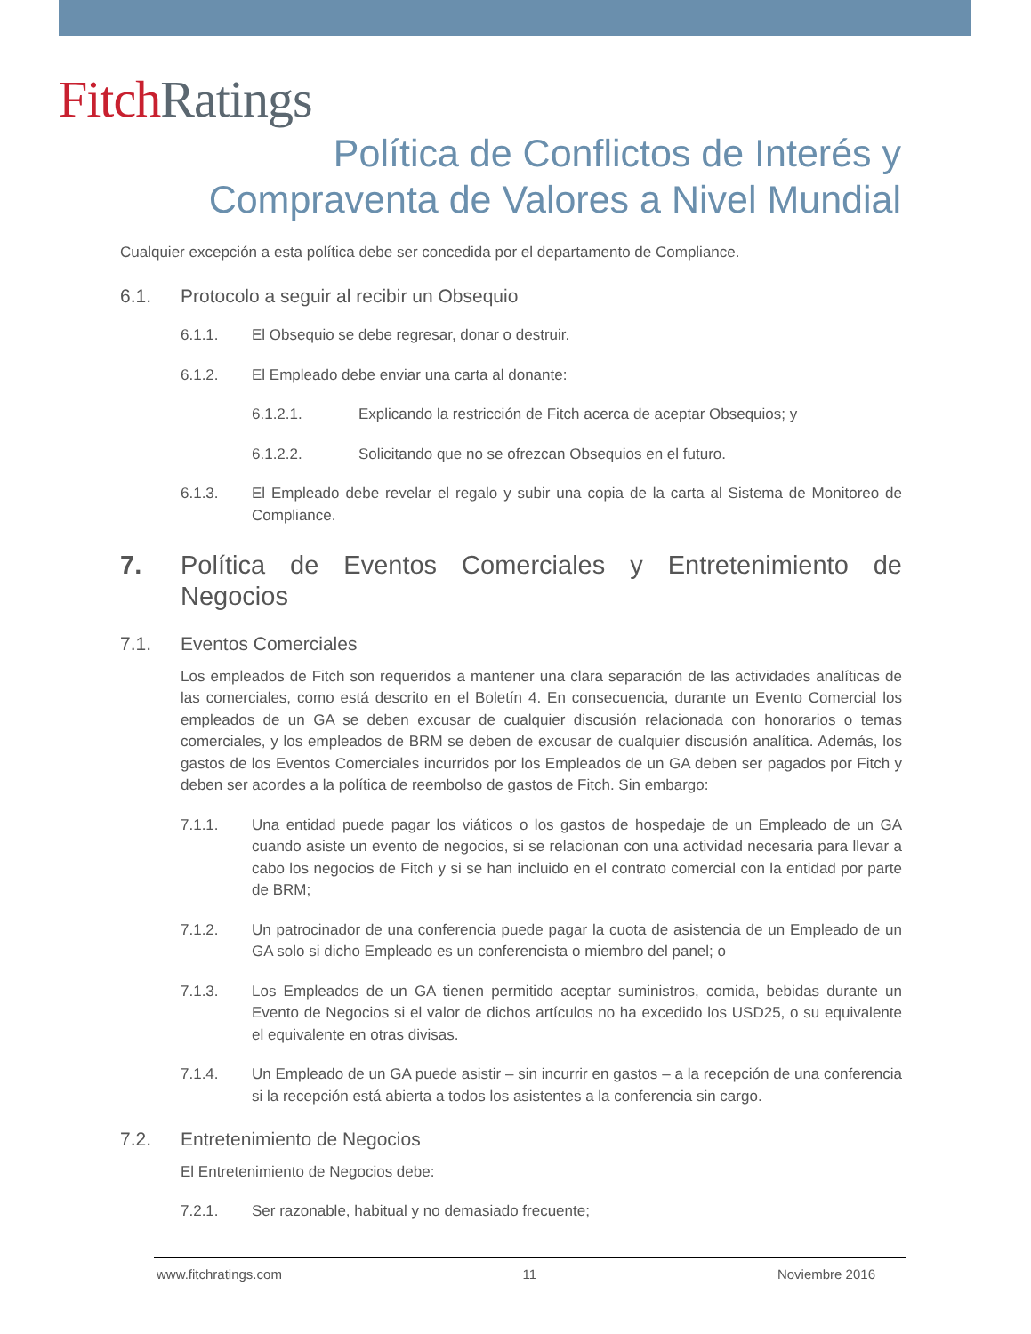Fitch Ratings
Política de Conflictos de Interés y
Compraventa de Valores a Nivel Mundial
Cualquier excepción a esta política debe ser concedida por el departamento de Compliance.
6.1. Protocolo a seguir al recibir un Obsequio
6.1.1. El Obsequio se debe regresar, donar o destruir.
6.1.2. El Empleado debe enviar una carta al donante:
6.1.2.1. Explicando la restricción de Fitch acerca de aceptar Obsequios; y
6.1.2.2. Solicitando que no se ofrezcan Obsequios en el futuro.
6.1.3. El Empleado debe revelar el regalo y subir una copia de la carta al Sistema de Monitoreo de Compliance.
7. Política de Eventos Comerciales y Entretenimiento de Negocios
7.1. Eventos Comerciales
Los empleados de Fitch son requeridos a mantener una clara separación de las actividades analíticas de las comerciales, como está descrito en el Boletín 4. En consecuencia, durante un Evento Comercial los empleados de un GA se deben excusar de cualquier discusión relacionada con honorarios o temas comerciales, y los empleados de BRM se deben de excusar de cualquier discusión analítica. Además, los gastos de los Eventos Comerciales incurridos por los Empleados de un GA deben ser pagados por Fitch y deben ser acordes a la política de reembolso de gastos de Fitch. Sin embargo:
7.1.1. Una entidad puede pagar los viáticos o los gastos de hospedaje de un Empleado de un GA cuando asiste un evento de negocios, si se relacionan con una actividad necesaria para llevar a cabo los negocios de Fitch y si se han incluido en el contrato comercial con la entidad por parte de BRM;
7.1.2. Un patrocinador de una conferencia puede pagar la cuota de asistencia de un Empleado de un GA solo si dicho Empleado es un conferencista o miembro del panel; o
7.1.3. Los Empleados de un GA tienen permitido aceptar suministros, comida, bebidas durante un Evento de Negocios si el valor de dichos artículos no ha excedido los USD25, o su equivalente el equivalente en otras divisas.
7.1.4. Un Empleado de un GA puede asistir – sin incurrir en gastos – a la recepción de una conferencia si la recepción está abierta a todos los asistentes a la conferencia sin cargo.
7.2. Entretenimiento de Negocios
El Entretenimiento de Negocios debe:
7.2.1. Ser razonable, habitual y no demasiado frecuente;
www.fitchratings.com 11 Noviembre 2016